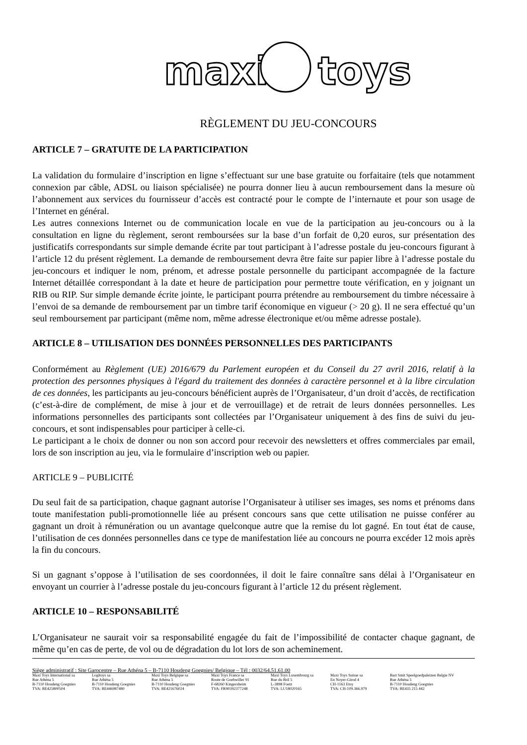maxi
toys
RÈGLEMENT DU JEU-CONCOURS
ARTICLE 7 – GRATUITE DE LA PARTICIPATION
La validation du formulaire d’inscription en ligne s’effectuant sur une base gratuite ou forfaitaire (tels que notamment connexion par câble, ADSL ou liaison spécialisée) ne pourra donner lieu à aucun remboursement dans la mesure où l’abonnement aux services du fournisseur d’accès est contracté pour le compte de l’internaute et pour son usage de l’Internet en général.
Les autres connexions Internet ou de communication locale en vue de la participation au jeu-concours ou à la consultation en ligne du règlement, seront remboursées sur la base d’un forfait de 0,20 euros, sur présentation des justificatifs correspondants sur simple demande écrite par tout participant à l’adresse postale du jeu-concours figurant à l’article 12 du présent règlement. La demande de remboursement devra être faite sur papier libre à l’adresse postale du jeu-concours et indiquer le nom, prénom, et adresse postale personnelle du participant accompagnée de la facture Internet détaillée correspondant à la date et heure de participation pour permettre toute vérification, en y joignant un RIB ou RIP. Sur simple demande écrite jointe, le participant pourra prétendre au remboursement du timbre nécessaire à l’envoi de sa demande de remboursement par un timbre tarif économique en vigueur (> 20 g). Il ne sera effectué qu’un seul remboursement par participant (même nom, même adresse électronique et/ou même adresse postale).
ARTICLE 8 – UTILISATION DES DONNÉES PERSONNELLES DES PARTICIPANTS
Conformément au Règlement (UE) 2016/679 du Parlement européen et du Conseil du 27 avril 2016, relatif à la protection des personnes physiques à l'égard du traitement des données à caractère personnel et à la libre circulation de ces données, les participants au jeu-concours bénéficient auprès de l’Organisateur, d’un droit d’accès, de rectification (c’est-à-dire de complément, de mise à jour et de verrouillage) et de retrait de leurs données personnelles. Les informations personnelles des participants sont collectées par l’Organisateur uniquement à des fins de suivi du jeu-concours, et sont indispensables pour participer à celle-ci.
Le participant a le choix de donner ou non son accord pour recevoir des newsletters et offres commerciales par email, lors de son inscription au jeu, via le formulaire d’inscription web ou papier.
ARTICLE 9 – PUBLICITÉ
Du seul fait de sa participation, chaque gagnant autorise l’Organisateur à utiliser ses images, ses noms et prénoms dans toute manifestation publi-promotionnelle liée au présent concours sans que cette utilisation ne puisse conférer au gagnant un droit à rémunération ou un avantage quelconque autre que la remise du lot gagné. En tout état de cause, l’utilisation de ces données personnelles dans ce type de manifestation liée au concours ne pourra excéder 12 mois après la fin du concours.
Si un gagnant s’oppose à l’utilisation de ses coordonnées, il doit le faire connaître sans délai à l’Organisateur en envoyant un courrier à l’adresse postale du jeu-concours figurant à l’article 12 du présent règlement.
ARTICLE 10 – RESPONSABILITÉ
L’Organisateur ne saurait voir sa responsabilité engagée du fait de l’impossibilité de contacter chaque gagnant, de même qu’en cas de perte, de vol ou de dégradation du lot lors de son acheminement.
Siège administratif : Site Garocentre – Rue Athéna 5 – B-7110 Houdeng Goegnies/ Belgique – Tél : 0032/64.51.61.00
Maxi Toys International sa
Rue Athéna 5
B-7110 Houdeng Goegnies
TVA: BE425800504
Logitoys sa
Rue Athéna 5
B-7110 Houdeng Goegnies
TVA: BE446987480
Maxi Toys Belgique sa
Rue Athéna 5
B-7110 Houdeng Goegnies
TVA: BE421676024
Maxi Toys France sa
Route de Goebwiller 91
F-68260 Kingersheim
TVA: FR90392377248
Maxi Toys Luxembourg sa
Rue du Bril 5
L-3898 Foetz
TVA: LU18020165
Maxi Toys Suisse sa
En Noyer-Girod 4
CH-1163 Etoy
TVA: CH-109.366.979
Bart Smit Speelgoedpaleizen Belgie NV
Rue Athéna 5
B-7110 Houdeng Goegnies
TVA: BE435 215 442